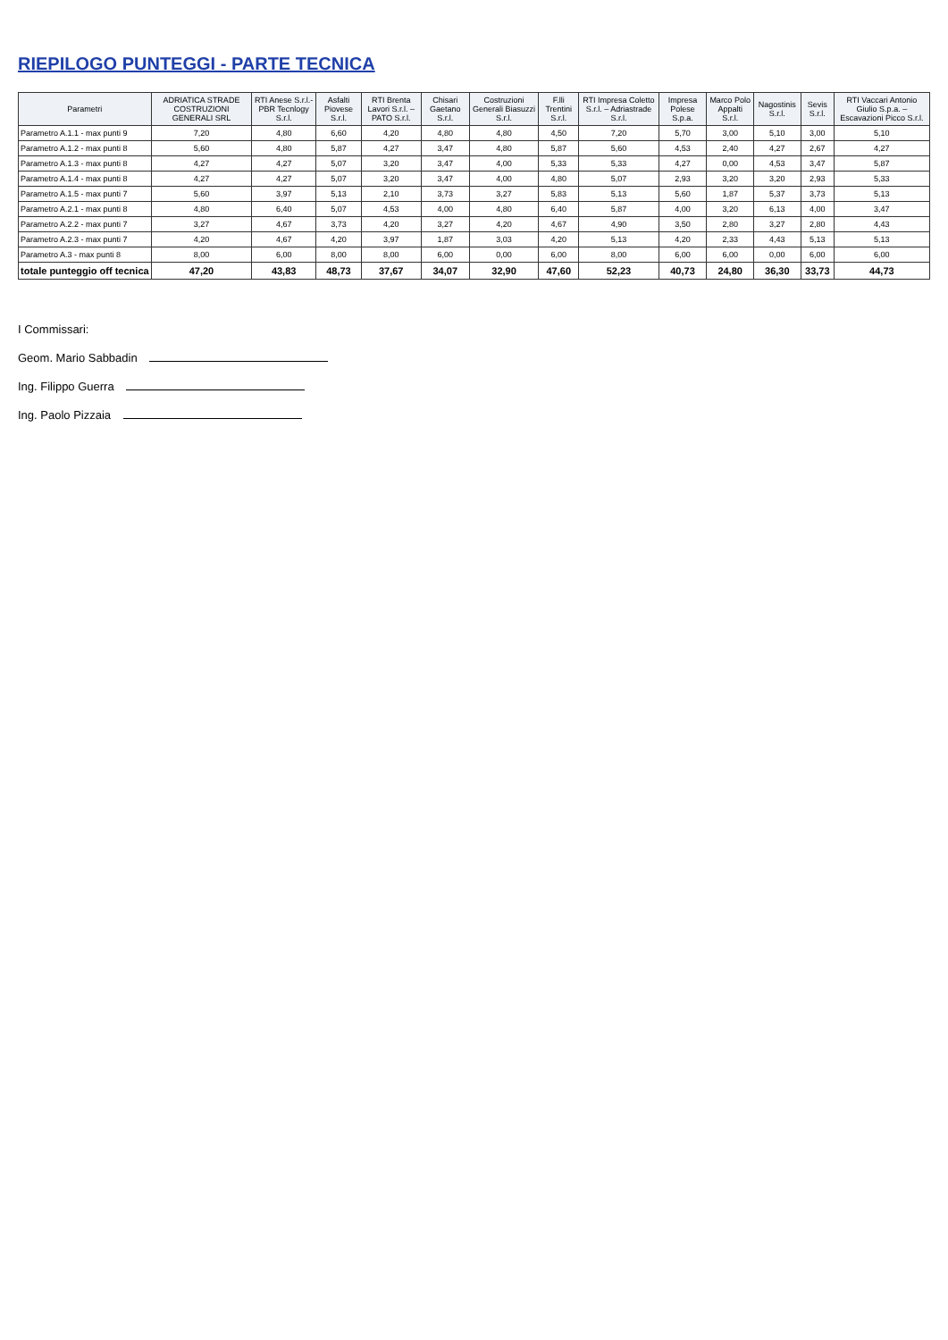RIEPILOGO PUNTEGGI - PARTE TECNICA
| Parametri | ADRIATICA STRADE COSTRUZIONI GENERALI SRL | RTI Anese S.r.l.-PBR Tecnlogy S.r.l. | Asfalti Piovese S.r.l. | RTI Brenta Lavori S.r.l. – PATO S.r.l. | Chisari Gaetano S.r.l. | Costruzioni Generali Biasuzzi S.r.l. | F.lli Trentini S.r.l. | RTI Impresa Coletto S.r.l. – Adriastrade S.r.l. | Impresa Polese S.p.a. | Marco Polo Appalti S.r.l. | Nagostinis S.r.l. | Sevis S.r.l. | RTI Vaccari Antonio Giulio S.p.a. – Escavazioni Picco S.r.l. |
| --- | --- | --- | --- | --- | --- | --- | --- | --- | --- | --- | --- | --- | --- |
| Parametro A.1.1 - max punti 9 | 7,20 | 4,80 | 6,60 | 4,20 | 4,80 | 4,80 | 4,50 | 7,20 | 5,70 | 3,00 | 5,10 | 3,00 | 5,10 |
| Parametro A.1.2 - max punti 8 | 5,60 | 4,80 | 5,87 | 4,27 | 3,47 | 4,80 | 5,87 | 5,60 | 4,53 | 2,40 | 4,27 | 2,67 | 4,27 |
| Parametro A.1.3 - max punti 8 | 4,27 | 4,27 | 5,07 | 3,20 | 3,47 | 4,00 | 5,33 | 5,33 | 4,27 | 0,00 | 4,53 | 3,47 | 5,87 |
| Parametro A.1.4 - max punti 8 | 4,27 | 4,27 | 5,07 | 3,20 | 3,47 | 4,00 | 4,80 | 5,07 | 2,93 | 3,20 | 3,20 | 2,93 | 5,33 |
| Parametro A.1.5 - max punti 7 | 5,60 | 3,97 | 5,13 | 2,10 | 3,73 | 3,27 | 5,83 | 5,13 | 5,60 | 1,87 | 5,37 | 3,73 | 5,13 |
| Parametro A.2.1 - max punti 8 | 4,80 | 6,40 | 5,07 | 4,53 | 4,00 | 4,80 | 6,40 | 5,87 | 4,00 | 3,20 | 6,13 | 4,00 | 3,47 |
| Parametro A.2.2 - max punti 7 | 3,27 | 4,67 | 3,73 | 4,20 | 3,27 | 4,20 | 4,67 | 4,90 | 3,50 | 2,80 | 3,27 | 2,80 | 4,43 |
| Parametro A.2.3 - max punti 7 | 4,20 | 4,67 | 4,20 | 3,97 | 1,87 | 3,03 | 4,20 | 5,13 | 4,20 | 2,33 | 4,43 | 5,13 | 5,13 |
| Parametro A.3 - max punti 8 | 8,00 | 6,00 | 8,00 | 8,00 | 6,00 | 0,00 | 6,00 | 8,00 | 6,00 | 6,00 | 0,00 | 6,00 | 6,00 |
| totale punteggio off tecnica | 47,20 | 43,83 | 48,73 | 37,67 | 34,07 | 32,90 | 47,60 | 52,23 | 40,73 | 24,80 | 36,30 | 33,73 | 44,73 |
I Commissari:
Geom. Mario Sabbadin
Ing. Filippo Guerra
Ing. Paolo Pizzaia